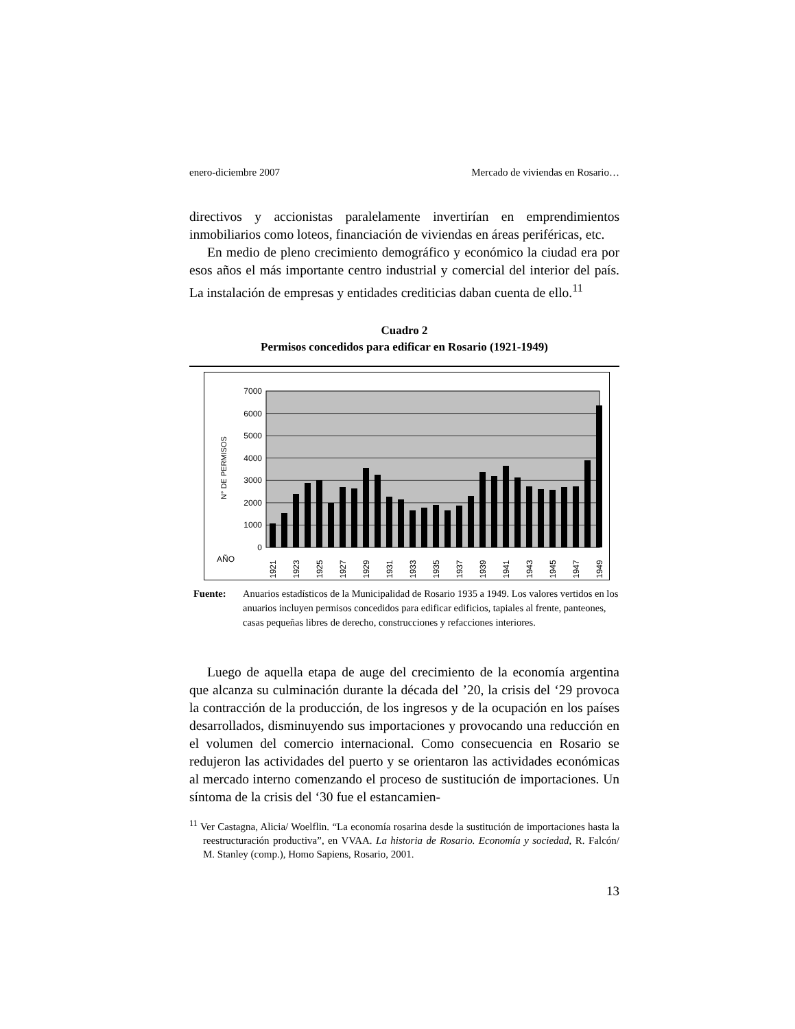enero-diciembre 2007 Mercado de viviendas en Rosario…
directivos y accionistas paralelamente invertirían en emprendimientos inmobiliarios como loteos, financiación de viviendas en áreas periféricas, etc.
En medio de pleno crecimiento demográfico y económico la ciudad era por esos años el más importante centro industrial y comercial del interior del país. La instalación de empresas y entidades crediticias daban cuenta de ello.<sup>11</sup>
Cuadro 2
Permisos concedidos para edificar en Rosario (1921-1949)
7000
6000
5000
4000
3000
2000
1000
0
N° DE PERMISOS
AÑO
1921
1923
1925
1927
1929
1931
1933
1935
1937
1939
1941
1943
1945
1947
1949
Fuente: Anuarios estadísticos de la Municipalidad de Rosario 1935 a 1949. Los valores vertidos en los anuarios incluyen permisos concedidos para edificar edificios, tapiales al frente, panteones, casas pequeñas libres de derecho, construcciones y refacciones interiores.
Luego de aquella etapa de auge del crecimiento de la economía argentina que alcanza su culminación durante la década del ’20, la crisis del ‘29 provoca la contracción de la producción, de los ingresos y de la ocupación en los países desarrollados, disminuyendo sus importaciones y provocando una reducción en el volumen del comercio internacional. Como consecuencia en Rosario se redujeron las actividades del puerto y se orientaron las actividades económicas al mercado interno comenzando el proceso de sustitución de importaciones. Un síntoma de la crisis del ‘30 fue el estancamien-
<sup>11</sup> Ver Castagna, Alicia/ Woelflin. “La economía rosarina desde la sustitución de importaciones hasta la reestructuración productiva”, en VVAA. La historia de Rosario. Economía y sociedad, R. Falcón/ M. Stanley (comp.), Homo Sapiens, Rosario, 2001.
13